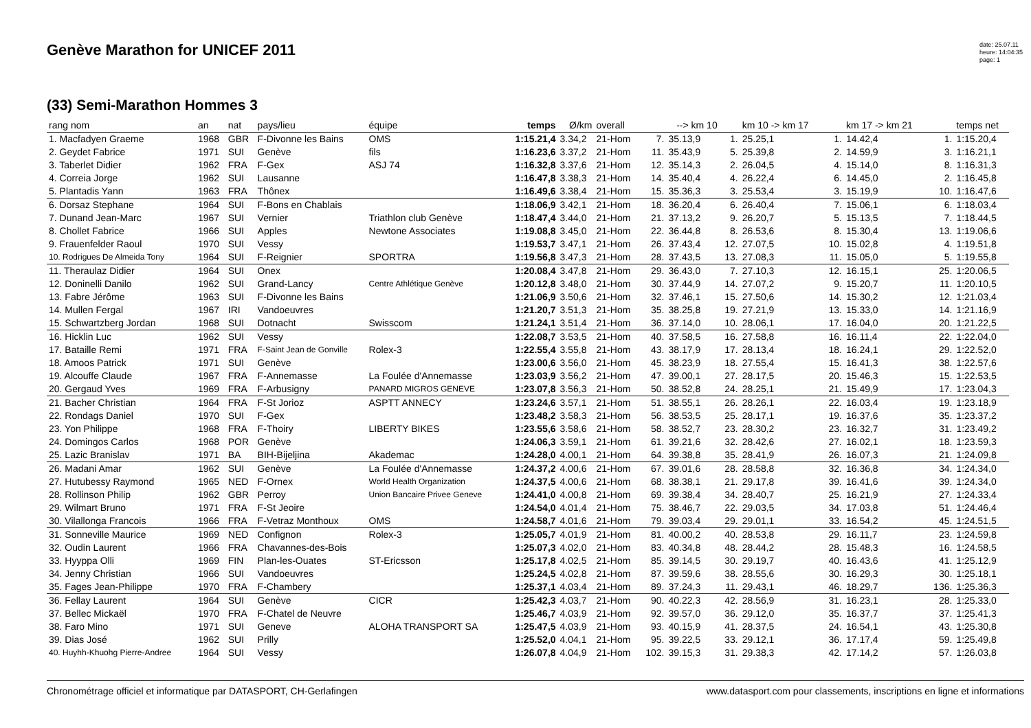Genève Marathon for UNICEF 2011
date: 25.07.11
heure: 14:04:35
page: 1
(33) Semi-Marathon Hommes 3
| rang nom | an | nat | pays/lieu | équipe | temps | Ø/km | overall | | --> km 10 | | km 10 -> km 17 | | km 17 -> km 21 | | temps net |
| --- | --- | --- | --- | --- | --- | --- | --- | --- | --- | --- | --- | --- | --- | --- | --- |
| 1. Macfadyen Graeme | 1968 | GBR | F-Divonne les Bains | OMS | 1:15.21,4 | 3.34,2 | 21-Hom | 7. | 35.13,9 | 1. | 25.25,1 | 1. | 14.42,4 | 1. | 1:15.20,4 |
| 2. Geydet Fabrice | 1971 | SUI | Genève | fils | 1:16.23,6 | 3.37,2 | 21-Hom | 11. | 35.43,9 | 5. | 25.39,8 | 2. | 14.59,9 | 3. | 1:16.21,1 |
| 3. Taberlet Didier | 1962 | FRA | F-Gex | ASJ 74 | 1:16.32,8 | 3.37,6 | 21-Hom | 12. | 35.14,3 | 2. | 26.04,5 | 4. | 15.14,0 | 8. | 1:16.31,3 |
| 4. Correia Jorge | 1962 | SUI | Lausanne | | 1:16.47,8 | 3.38,3 | 21-Hom | 14. | 35.40,4 | 4. | 26.22,4 | 6. | 14.45,0 | 2. | 1:16.45,8 |
| 5. Plantadis Yann | 1963 | FRA | Thônex | | 1:16.49,6 | 3.38,4 | 21-Hom | 15. | 35.36,3 | 3. | 25.53,4 | 3. | 15.19,9 | 10. | 1:16.47,6 |
| 6. Dorsaz Stephane | 1964 | SUI | F-Bons en Chablais | | 1:18.06,9 | 3.42,1 | 21-Hom | 18. | 36.20,4 | 6. | 26.40,4 | 7. | 15.06,1 | 6. | 1:18.03,4 |
| 7. Dunand Jean-Marc | 1967 | SUI | Vernier | Triathlon club Genève | 1:18.47,4 | 3.44,0 | 21-Hom | 21. | 37.13,2 | 9. | 26.20,7 | 5. | 15.13,5 | 7. | 1:18.44,5 |
| 8. Chollet Fabrice | 1966 | SUI | Apples | Newtone Associates | 1:19.08,8 | 3.45,0 | 21-Hom | 22. | 36.44,8 | 8. | 26.53,6 | 8. | 15.30,4 | 13. | 1:19.06,6 |
| 9. Frauenfelder Raoul | 1970 | SUI | Vessy | | 1:19.53,7 | 3.47,1 | 21-Hom | 26. | 37.43,4 | 12. | 27.07,5 | 10. | 15.02,8 | 4. | 1:19.51,8 |
| 10. Rodrigues De Almeida Tony | 1964 | SUI | F-Reignier | SPORTRA | 1:19.56,8 | 3.47,3 | 21-Hom | 28. | 37.43,5 | 13. | 27.08,3 | 11. | 15.05,0 | 5. | 1:19.55,8 |
| 11. Theraulaz Didier | 1964 | SUI | Onex | | 1:20.08,4 | 3.47,8 | 21-Hom | 29. | 36.43,0 | 7. | 27.10,3 | 12. | 16.15,1 | 25. | 1:20.06,5 |
| 12. Doninelli Danilo | 1962 | SUI | Grand-Lancy | Centre Athlétique Genève | 1:20.12,8 | 3.48,0 | 21-Hom | 30. | 37.44,9 | 14. | 27.07,2 | 9. | 15.20,7 | 11. | 1:20.10,5 |
| 13. Fabre Jérôme | 1963 | SUI | F-Divonne les Bains | | 1:21.06,9 | 3.50,6 | 21-Hom | 32. | 37.46,1 | 15. | 27.50,6 | 14. | 15.30,2 | 12. | 1:21.03,4 |
| 14. Mullen Fergal | 1967 | IRI | Vandoeuvres | | 1:21.20,7 | 3.51,3 | 21-Hom | 35. | 38.25,8 | 19. | 27.21,9 | 13. | 15.33,0 | 14. | 1:21.16,9 |
| 15. Schwartzberg Jordan | 1968 | SUI | Dotnacht | Swisscom | 1:21.24,1 | 3.51,4 | 21-Hom | 36. | 37.14,0 | 10. | 28.06,1 | 17. | 16.04,0 | 20. | 1:21.22,5 |
| 16. Hicklin Luc | 1962 | SUI | Vessy | | 1:22.08,7 | 3.53,5 | 21-Hom | 40. | 37.58,5 | 16. | 27.58,8 | 16. | 16.11,4 | 22. | 1:22.04,0 |
| 17. Bataille Remi | 1971 | FRA | F-Saint Jean de Gonville | Rolex-3 | 1:22.55,4 | 3.55,8 | 21-Hom | 43. | 38.17,9 | 17. | 28.13,4 | 18. | 16.24,1 | 29. | 1:22.52,0 |
| 18. Amoos Patrick | 1971 | SUI | Genève | | 1:23.00,6 | 3.56,0 | 21-Hom | 45. | 38.23,9 | 18. | 27.55,4 | 15. | 16.41,3 | 38. | 1:22.57,6 |
| 19. Alcouffe Claude | 1967 | FRA | F-Annemasse | La Foulée d'Annemasse | 1:23.03,9 | 3.56,2 | 21-Hom | 47. | 39.00,1 | 27. | 28.17,5 | 20. | 15.46,3 | 15. | 1:22.53,5 |
| 20. Gergaud Yves | 1969 | FRA | F-Arbusigny | PANARD MIGROS GENEVE | 1:23.07,8 | 3.56,3 | 21-Hom | 50. | 38.52,8 | 24. | 28.25,1 | 21. | 15.49,9 | 17. | 1:23.04,3 |
| 21. Bacher Christian | 1964 | FRA | F-St Jorioz | ASPTT ANNECY | 1:23.24,6 | 3.57,1 | 21-Hom | 51. | 38.55,1 | 26. | 28.26,1 | 22. | 16.03,4 | 19. | 1:23.18,9 |
| 22. Rondags Daniel | 1970 | SUI | F-Gex | | 1:23.48,2 | 3.58,3 | 21-Hom | 56. | 38.53,5 | 25. | 28.17,1 | 19. | 16.37,6 | 35. | 1:23.37,2 |
| 23. Yon Philippe | 1968 | FRA | F-Thoiry | LIBERTY BIKES | 1:23.55,6 | 3.58,6 | 21-Hom | 58. | 38.52,7 | 23. | 28.30,2 | 23. | 16.32,7 | 31. | 1:23.49,2 |
| 24. Domingos Carlos | 1968 | POR | Genève | | 1:24.06,3 | 3.59,1 | 21-Hom | 61. | 39.21,6 | 32. | 28.42,6 | 27. | 16.02,1 | 18. | 1:23.59,3 |
| 25. Lazic Branislav | 1971 | BA | BIH-Bijeljina | Akademac | 1:24.28,0 | 4.00,1 | 21-Hom | 64. | 39.38,8 | 35. | 28.41,9 | 26. | 16.07,3 | 21. | 1:24.09,8 |
| 26. Madani Amar | 1962 | SUI | Genève | La Foulée d'Annemasse | 1:24.37,2 | 4.00,6 | 21-Hom | 67. | 39.01,6 | 28. | 28.58,8 | 32. | 16.36,8 | 34. | 1:24.34,0 |
| 27. Hutubessy Raymond | 1965 | NED | F-Ornex | World Health Organization | 1:24.37,5 | 4.00,6 | 21-Hom | 68. | 38.38,1 | 21. | 29.17,8 | 39. | 16.41,6 | 39. | 1:24.34,0 |
| 28. Rollinson Philip | 1962 | GBR | Perroy | Union Bancaire Privee Geneve | 1:24.41,0 | 4.00,8 | 21-Hom | 69. | 39.38,4 | 34. | 28.40,7 | 25. | 16.21,9 | 27. | 1:24.33,4 |
| 29. Wilmart Bruno | 1971 | FRA | F-St Jeoire | | 1:24.54,0 | 4.01,4 | 21-Hom | 75. | 38.46,7 | 22. | 29.03,5 | 34. | 17.03,8 | 51. | 1:24.46,4 |
| 30. Vilallonga Francois | 1966 | FRA | F-Vetraz Monthoux | OMS | 1:24.58,7 | 4.01,6 | 21-Hom | 79. | 39.03,4 | 29. | 29.01,1 | 33. | 16.54,2 | 45. | 1:24.51,5 |
| 31. Sonneville Maurice | 1969 | NED | Confignon | Rolex-3 | 1:25.05,7 | 4.01,9 | 21-Hom | 81. | 40.00,2 | 40. | 28.53,8 | 29. | 16.11,7 | 23. | 1:24.59,8 |
| 32. Oudin Laurent | 1966 | FRA | Chavannes-des-Bois | | 1:25.07,3 | 4.02,0 | 21-Hom | 83. | 40.34,8 | 48. | 28.44,2 | 28. | 15.48,3 | 16. | 1:24.58,5 |
| 33. Hyyppa Olli | 1969 | FIN | Plan-les-Ouates | ST-Ericsson | 1:25.17,8 | 4.02,5 | 21-Hom | 85. | 39.14,5 | 30. | 29.19,7 | 40. | 16.43,6 | 41. | 1:25.12,9 |
| 34. Jenny Christian | 1966 | SUI | Vandoeuvres | | 1:25.24,5 | 4.02,8 | 21-Hom | 87. | 39.59,6 | 38. | 28.55,6 | 30. | 16.29,3 | 30. | 1:25.18,1 |
| 35. Fages Jean-Philippe | 1970 | FRA | F-Chambery | | 1:25.37,1 | 4.03,4 | 21-Hom | 89. | 37.24,3 | 11. | 29.43,1 | 46. | 18.29,7 | 136. | 1:25.36,3 |
| 36. Fellay Laurent | 1964 | SUI | Genève | CICR | 1:25.42,3 | 4.03,7 | 21-Hom | 90. | 40.22,3 | 42. | 28.56,9 | 31. | 16.23,1 | 28. | 1:25.33,0 |
| 37. Bellec Mickaël | 1970 | FRA | F-Chatel de Neuvre | | 1:25.46,7 | 4.03,9 | 21-Hom | 92. | 39.57,0 | 36. | 29.12,0 | 35. | 16.37,7 | 37. | 1:25.41,3 |
| 38. Faro Mino | 1971 | SUI | Geneve | ALOHA TRANSPORT SA | 1:25.47,5 | 4.03,9 | 21-Hom | 93. | 40.15,9 | 41. | 28.37,5 | 24. | 16.54,1 | 43. | 1:25.30,8 |
| 39. Dias José | 1962 | SUI | Prilly | | 1:25.52,0 | 4.04,1 | 21-Hom | 95. | 39.22,5 | 33. | 29.12,1 | 36. | 17.17,4 | 59. | 1:25.49,8 |
| 40. Huyhh-Khuohg Pierre-Andree | 1964 | SUI | Vessy | | 1:26.07,8 | 4.04,9 | 21-Hom | 102. | 39.15,3 | 31. | 29.38,3 | 42. | 17.14,2 | 57. | 1:26.03,8 |
Chronométrage officiel et informatique par DATASPORT, CH-Gerlafingen www.datasport.com pour classements, inscriptions en ligne et informations